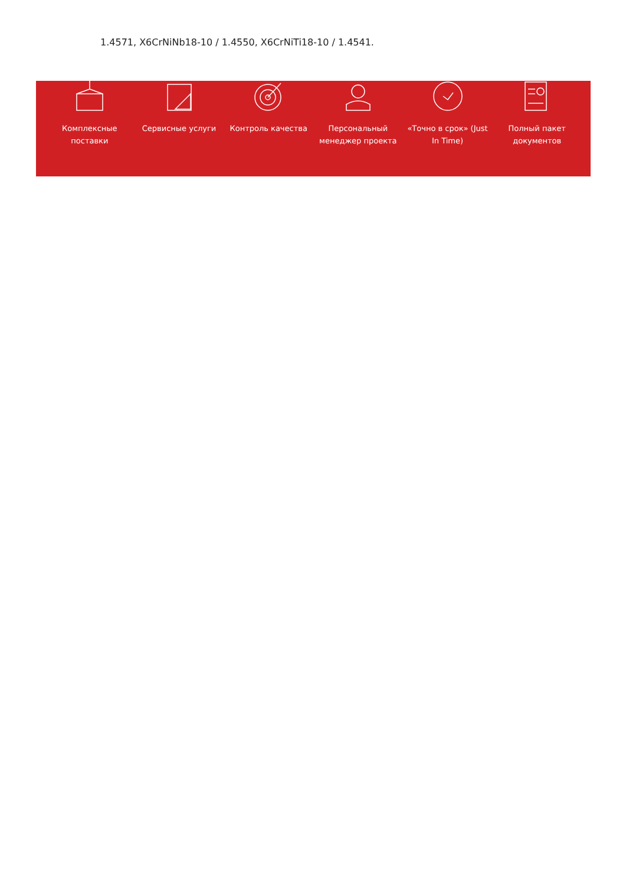1.4571, X6CrNiNb18-10 / 1.4550, X6CrNiTi18-10 / 1.4541.
Комплексные поставки Сервисные услуги Контроль качества Персональный менеджер проекта «Точно в срок» (Just In Time) Полный пакет документов